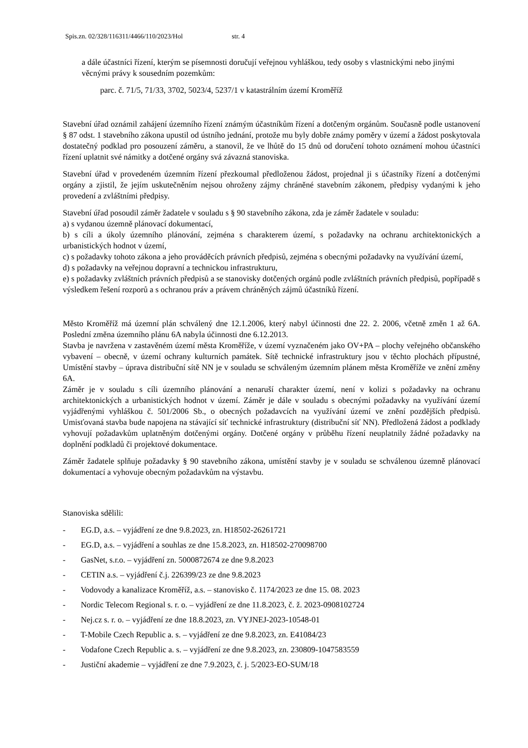Spis.zn. 02/328/116311/4466/110/2023/Hol str. 4
a dále účastníci řízení, kterým se písemnosti doručují veřejnou vyhláškou, tedy osoby s vlastnickými nebo jinými věcnými právy k sousedním pozemkům:
parc. č. 71/5, 71/33, 3702, 5023/4, 5237/1 v katastrálním území Kroměříž
Stavební úřad oznámil zahájení územního řízení známým účastníkům řízení a dotčeným orgánům. Současně podle ustanovení § 87 odst. 1 stavebního zákona upustil od ústního jednání, protože mu byly dobře známy poměry v území a žádost poskytovala dostatečný podklad pro posouzení záměru, a stanovil, že ve lhůtě do 15 dnů od doručení tohoto oznámení mohou účastníci řízení uplatnit své námitky a dotčené orgány svá závazná stanoviska.
Stavební úřad v provedeném územním řízení přezkoumal předloženou žádost, projednal ji s účastníky řízení a dotčenými orgány a zjistil, že jejím uskutečněním nejsou ohroženy zájmy chráněné stavebním zákonem, předpisy vydanými k jeho provedení a zvláštními předpisy.
Stavební úřad posoudil záměr žadatele v souladu s § 90 stavebního zákona, zda je záměr žadatele v souladu:
a) s vydanou územně plánovací dokumentací,
b) s cíli a úkoly územního plánování, zejména s charakterem území, s požadavky na ochranu architektonických a urbanistických hodnot v území,
c) s požadavky tohoto zákona a jeho prováděcích právních předpisů, zejména s obecnými požadavky na využívání území,
d) s požadavky na veřejnou dopravní a technickou infrastrukturu,
e) s požadavky zvláštních právních předpisů a se stanovisky dotčených orgánů podle zvláštních právních předpisů, popřípadě s výsledkem řešení rozporů a s ochranou práv a právem chráněných zájmů účastníků řízení.
Město Kroměříž má územní plán schválený dne 12.1.2006, který nabyl účinnosti dne 22. 2. 2006, včetně změn 1 až 6A. Poslední změna územního plánu 6A nabyla účinnosti dne 6.12.2013.
Stavba je navržena v zastavěném území města Kroměříže, v území vyznačeném jako OV+PA – plochy veřejného občanského vybavení – obecně, v území ochrany kulturních památek. Sítě technické infrastruktury jsou v těchto plochách přípustné, Umístění stavby – úprava distribuční sítě NN je v souladu se schváleným územním plánem města Kroměříže ve znění změny 6A.
Záměr je v souladu s cíli územního plánování a nenaruší charakter území, není v kolizi s požadavky na ochranu architektonických a urbanistických hodnot v území. Záměr je dále v souladu s obecnými požadavky na využívání území vyjádřenými vyhláškou č. 501/2006 Sb., o obecných požadavcích na využívání území ve znění pozdějších předpisů. Umisťovaná stavba bude napojena na stávající síť technické infrastruktury (distribuční síť NN). Předložená žádost a podklady vyhovují požadavkům uplatněným dotčenými orgány. Dotčené orgány v průběhu řízení neuplatnily žádné požadavky na doplnění podkladů či projektové dokumentace.
Záměr žadatele splňuje požadavky § 90 stavebního zákona, umístění stavby je v souladu se schválenou územně plánovací dokumentací a vyhovuje obecným požadavkům na výstavbu.
Stanoviska sdělili:
- EG.D, a.s. – vyjádření ze dne 9.8.2023, zn. H18502-26261721
- EG.D, a.s. – vyjádření a souhlas ze dne 15.8.2023, zn. H18502-270098700
- GasNet, s.r.o. – vyjádření zn. 5000872674 ze dne 9.8.2023
- CETIN a.s. – vyjádření č.j. 226399/23 ze dne 9.8.2023
- Vodovody a kanalizace Kroměříž, a.s. – stanovisko č. 1174/2023 ze dne 15. 08. 2023
- Nordic Telecom Regional s. r. o. – vyjádření ze dne 11.8.2023, č. ž. 2023-0908102724
- Nej.cz s. r. o. – vyjádření ze dne 18.8.2023, zn. VYJNEJ-2023-10548-01
- T-Mobile Czech Republic a. s. – vyjádření ze dne 9.8.2023, zn. E41084/23
- Vodafone Czech Republic a. s. – vyjádření ze dne 9.8.2023, zn. 230809-1047583559
- Justiční akademie – vyjádření ze dne 7.9.2023, č. j. 5/2023-EO-SUM/18